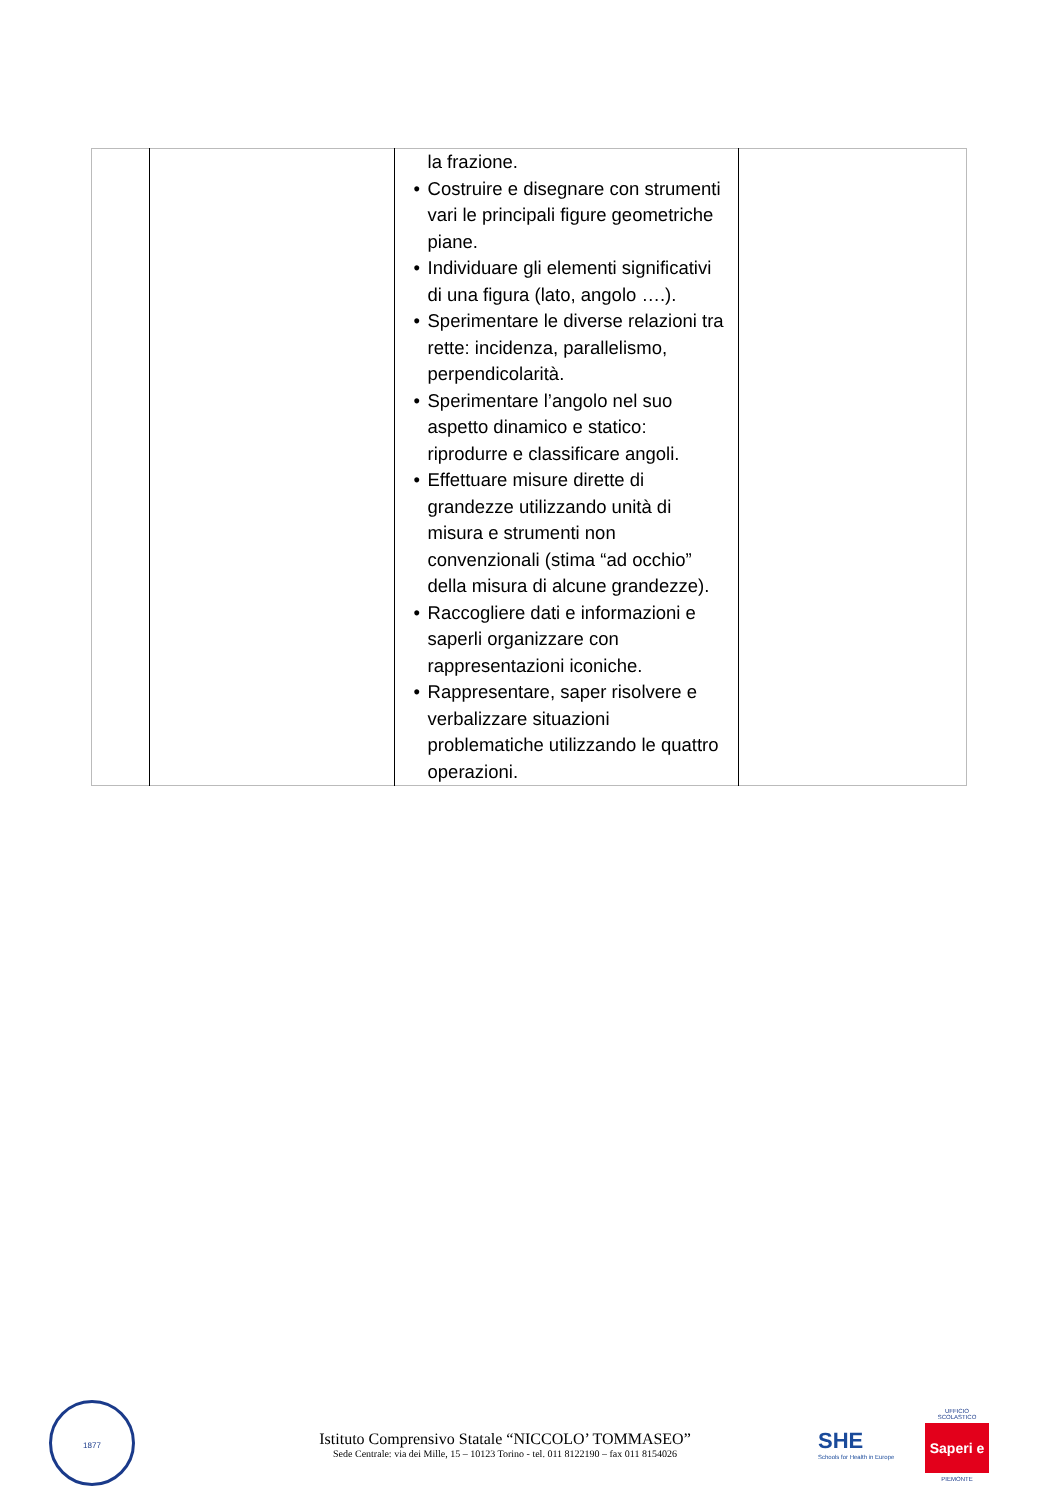| | | la frazione. • Costruire e disegnare con strumenti vari le principali figure geometriche piane. • Individuare gli elementi significativi di una figura (lato, angolo ….). • Sperimentare le diverse relazioni tra rette: incidenza, parallelismo, perpendicolarità. • Sperimentare l’angolo nel suo aspetto dinamico e statico: riprodurre e classificare angoli. • Effettuare misure dirette di grandezze utilizzando unità di misura e strumenti non convenzionali (stima “ad occhio” della misura di alcune grandezze). • Raccogliere dati e informazioni e saperli organizzare con rappresentazioni iconiche. • Rappresentare, saper risolvere e verbalizzare situazioni problematiche utilizzando le quattro operazioni. | |
1877
Istituto Comprensivo Statale “NICCOLO’ TOMMASEO”
Sede Centrale: via dei Mille, 15 – 10123 Torino - tel. 011 8122190 – fax 011 8154026
SHE
Schools for Health in Europe
UFFICIO SCOLASTICO
Saperi e
PIEMONTE